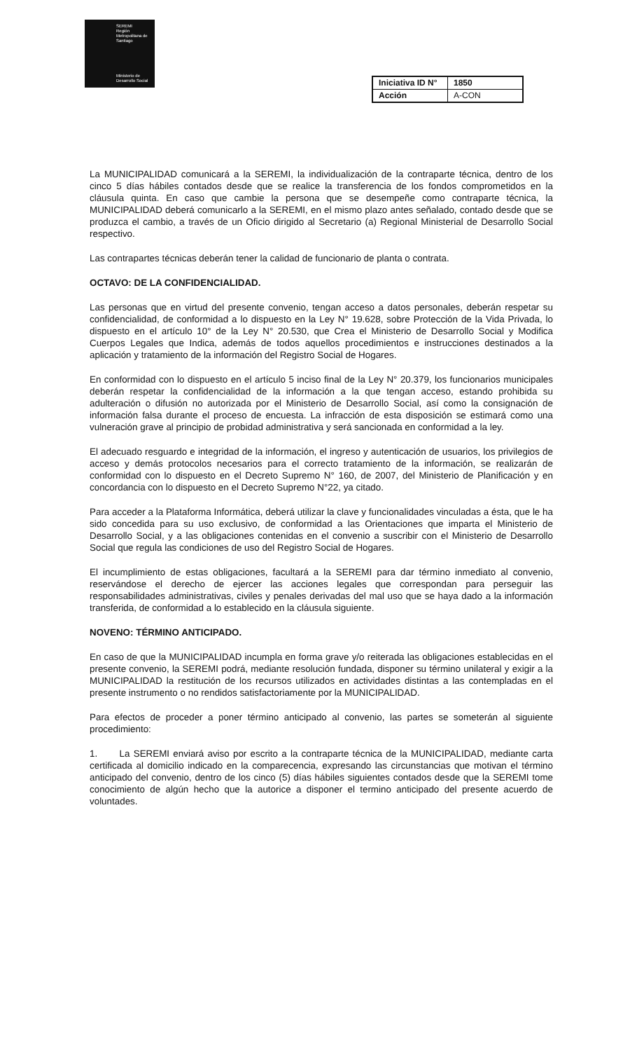SEREMI
Región Metropolitana de Santiago
Ministerio de
Desarrollo Social
| Iniciativa ID N° | 1850 |
| Acción | A-CON |
La MUNICIPALIDAD comunicará a la SEREMI, la individualización de la contraparte técnica, dentro de los cinco 5 días hábiles contados desde que se realice la transferencia de los fondos comprometidos en la cláusula quinta. En caso que cambie la persona que se desempeñe como contraparte técnica, la MUNICIPALIDAD deberá comunicarlo a la SEREMI, en el mismo plazo antes señalado, contado desde que se produzca el cambio, a través de un Oficio dirigido al Secretario (a) Regional Ministerial de Desarrollo Social respectivo.
Las contrapartes técnicas deberán tener la calidad de funcionario de planta o contrata.
OCTAVO: DE LA CONFIDENCIALIDAD.
Las personas que en virtud del presente convenio, tengan acceso a datos personales, deberán respetar su confidencialidad, de conformidad a lo dispuesto en la Ley N° 19.628, sobre Protección de la Vida Privada, lo dispuesto en el artículo 10° de la Ley N° 20.530, que Crea el Ministerio de Desarrollo Social y Modifica Cuerpos Legales que Indica, además de todos aquellos procedimientos e instrucciones destinados a la aplicación y tratamiento de la información del Registro Social de Hogares.
En conformidad con lo dispuesto en el artículo 5 inciso final de la Ley N° 20.379, los funcionarios municipales deberán respetar la confidencialidad de la información a la que tengan acceso, estando prohibida su adulteración o difusión no autorizada por el Ministerio de Desarrollo Social, así como la consignación de información falsa durante el proceso de encuesta. La infracción de esta disposición se estimará como una vulneración grave al principio de probidad administrativa y será sancionada en conformidad a la ley.
El adecuado resguardo e integridad de la información, el ingreso y autenticación de usuarios, los privilegios de acceso y demás protocolos necesarios para el correcto tratamiento de la información, se realizarán de conformidad con lo dispuesto en el Decreto Supremo N° 160, de 2007, del Ministerio de Planificación y en concordancia con lo dispuesto en el Decreto Supremo N°22, ya citado.
Para acceder a la Plataforma Informática, deberá utilizar la clave y funcionalidades vinculadas a ésta, que le ha sido concedida para su uso exclusivo, de conformidad a las Orientaciones que imparta el Ministerio de Desarrollo Social, y a las obligaciones contenidas en el convenio a suscribir con el Ministerio de Desarrollo Social que regula las condiciones de uso del Registro Social de Hogares.
El incumplimiento de estas obligaciones, facultará a la SEREMI para dar término inmediato al convenio, reservándose el derecho de ejercer las acciones legales que correspondan para perseguir las responsabilidades administrativas, civiles y penales derivadas del mal uso que se haya dado a la información transferida, de conformidad a lo establecido en la cláusula siguiente.
NOVENO: TÉRMINO ANTICIPADO.
En caso de que la MUNICIPALIDAD incumpla en forma grave y/o reiterada las obligaciones establecidas en el presente convenio, la SEREMI podrá, mediante resolución fundada, disponer su término unilateral y exigir a la MUNICIPALIDAD la restitución de los recursos utilizados en actividades distintas a las contempladas en el presente instrumento o no rendidos satisfactoriamente por la MUNICIPALIDAD.
Para efectos de proceder a poner término anticipado al convenio, las partes se someterán al siguiente procedimiento:
1. La SEREMI enviará aviso por escrito a la contraparte técnica de la MUNICIPALIDAD, mediante carta certificada al domicilio indicado en la comparecencia, expresando las circunstancias que motivan el término anticipado del convenio, dentro de los cinco (5) días hábiles siguientes contados desde que la SEREMI tome conocimiento de algún hecho que la autorice a disponer el termino anticipado del presente acuerdo de voluntades.